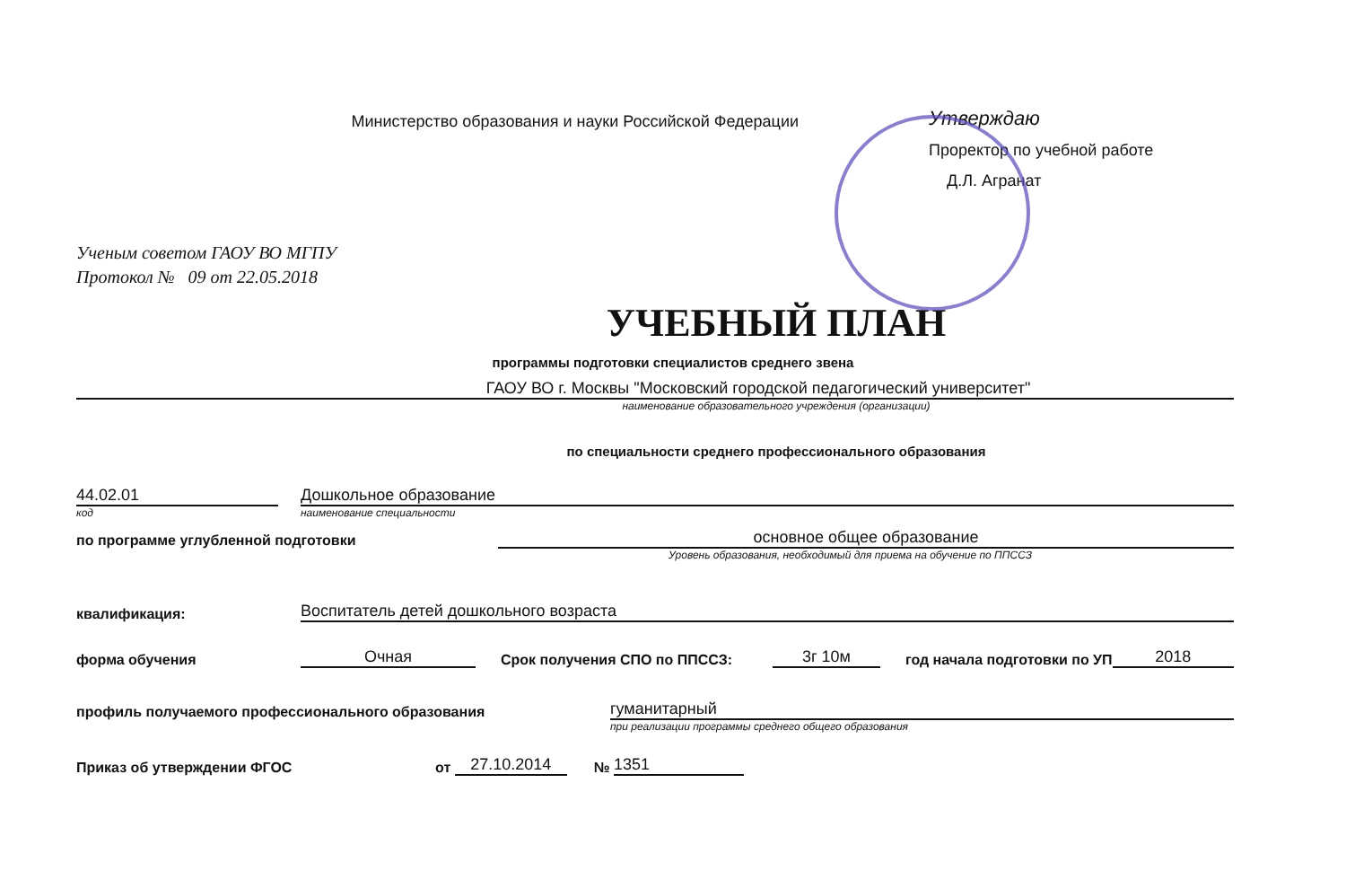Министерство образования и науки Российской Федерации
Утверждаю
Проректор по учебной работе
Д.Л. Агранат
Ученым советом ГАОУ ВО МГПУ
Протокол № 09 от 22.05.2018
УЧЕБНЫЙ ПЛАН
программы подготовки специалистов среднего звена
ГАОУ ВО г. Москвы "Московский городской педагогический университет"
наименование образовательного учреждения (организации)
по специальности среднего профессионального образования
44.02.01 Дошкольное образование
код наименование специальности
по программе углубленной подготовки основное общее образование
Уровень образования, необходимый для приема на обучение по ППССЗ
квалификация: Воспитатель детей дошкольного возраста
форма обучения Очная Срок получения СПО по ППССЗ: 3г 10м год начала подготовки по УП 2018
профиль получаемого профессионального образования гуманитарный
при реализации программы среднего общего образования
Приказ об утверждении ФГОС от 27.10.2014 № 1351